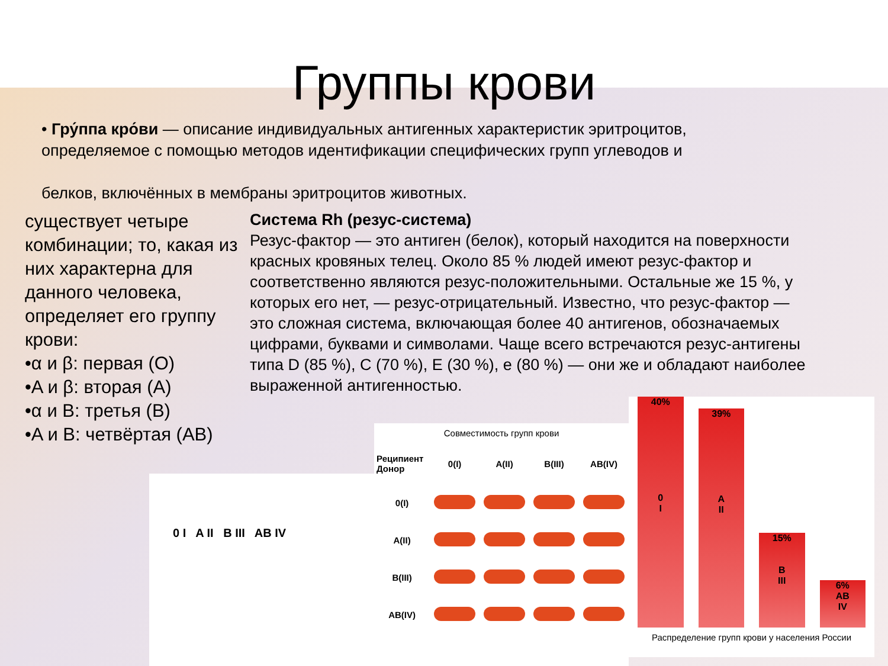Группы крови
• Гру́ппа кро́ви — описание индивидуальных антигенных характеристик эритроцитов, определяемое с помощью методов идентификации специфических групп углеводов и
белков, включённых в мембраны эритроцитов животных.
существует четыре комбинации; то, какая из них характерна для данного человека, определяет его группу крови:
•α и β: первая (O)
•A и β: вторая (A)
•α и B: третья (B)
•A и B: четвёртая (AB)
Система Rh (резус-система)
Резус-фактор — это антиген (белок), который находится на поверхности красных кровяных телец. Около 85 % людей имеют резус-фактор и соответственно являются резус-положительными. Остальные же 15 %, у которых его нет, — резус-отрицательный. Известно, что резус-фактор — это сложная система, включающая более 40 антигенов, обозначаемых цифрами, буквами и символами. Чаще всего встречаются резус-антигены типа D (85 %), C (70 %), E (30 %), e (80 %) — они же и обладают наиболее выраженной антигенностью.
0 I A II B III AB IV
Совместимость групп крови
| Реципиент Донор | 0(I) | A(II) | B(III) | AB(IV) |
| --- | --- | --- | --- | --- |
| 0(I) | | | | |
| A(II) | | | | |
| B(III) | | | | |
| AB(IV) | | | | |
40%
0
I
39%
A
II
15%
B
III
6%
AB
IV
Распределение групп крови у населения России